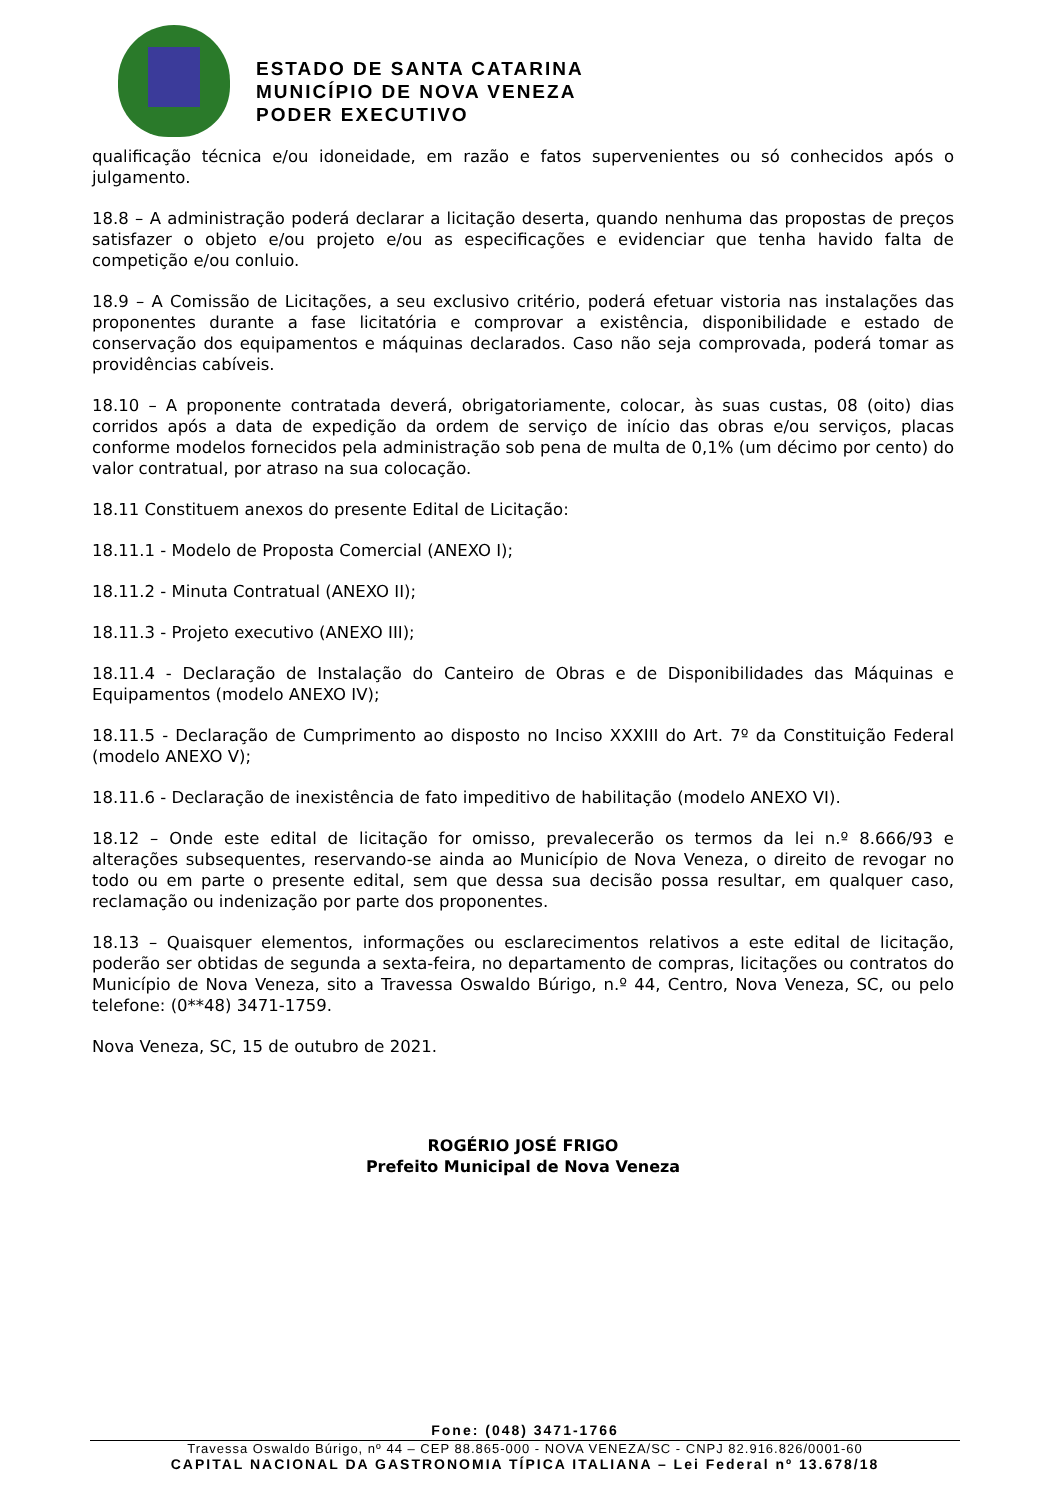ESTADO DE SANTA CATARINA
MUNICÍPIO DE NOVA VENEZA
PODER EXECUTIVO
qualificação técnica e/ou idoneidade, em razão e fatos supervenientes ou só conhecidos após o julgamento.
18.8 – A administração poderá declarar a licitação deserta, quando nenhuma das propostas de preços satisfazer o objeto e/ou projeto e/ou as especificações e evidenciar que tenha havido falta de competição e/ou conluio.
18.9 – A Comissão de Licitações, a seu exclusivo critério, poderá efetuar vistoria nas instalações das proponentes durante a fase licitatória e comprovar a existência, disponibilidade e estado de conservação dos equipamentos e máquinas declarados. Caso não seja comprovada, poderá tomar as providências cabíveis.
18.10 – A proponente contratada deverá, obrigatoriamente, colocar, às suas custas, 08 (oito) dias corridos após a data de expedição da ordem de serviço de início das obras e/ou serviços, placas conforme modelos fornecidos pela administração sob pena de multa de 0,1% (um décimo por cento) do valor contratual, por atraso na sua colocação.
18.11 Constituem anexos do presente Edital de Licitação:
18.11.1 - Modelo de Proposta Comercial (ANEXO I);
18.11.2 - Minuta Contratual (ANEXO II);
18.11.3 - Projeto executivo (ANEXO III);
18.11.4 - Declaração de Instalação do Canteiro de Obras e de Disponibilidades das Máquinas e Equipamentos (modelo ANEXO IV);
18.11.5 - Declaração de Cumprimento ao disposto no Inciso XXXIII do Art. 7º da Constituição Federal (modelo ANEXO V);
18.11.6 - Declaração de inexistência de fato impeditivo de habilitação (modelo ANEXO VI).
18.12 – Onde este edital de licitação for omisso, prevalecerão os termos da lei n.º 8.666/93 e alterações subsequentes, reservando-se ainda ao Município de Nova Veneza, o direito de revogar no todo ou em parte o presente edital, sem que dessa sua decisão possa resultar, em qualquer caso, reclamação ou indenização por parte dos proponentes.
18.13 – Quaisquer elementos, informações ou esclarecimentos relativos a este edital de licitação, poderão ser obtidas de segunda a sexta-feira, no departamento de compras, licitações ou contratos do Município de Nova Veneza, sito a Travessa Oswaldo Búrigo, n.º 44, Centro, Nova Veneza, SC, ou pelo telefone: (0**48) 3471-1759.
Nova Veneza, SC, 15 de outubro de 2021.
ROGÉRIO JOSÉ FRIGO
Prefeito Municipal de Nova Veneza
Fone: (048) 3471-1766
Travessa Oswaldo Búrigo, nº 44 – CEP 88.865-000 - NOVA VENEZA/SC - CNPJ 82.916.826/0001-60
CAPITAL NACIONAL DA GASTRONOMIA TÍPICA ITALIANA – Lei Federal nº 13.678/18